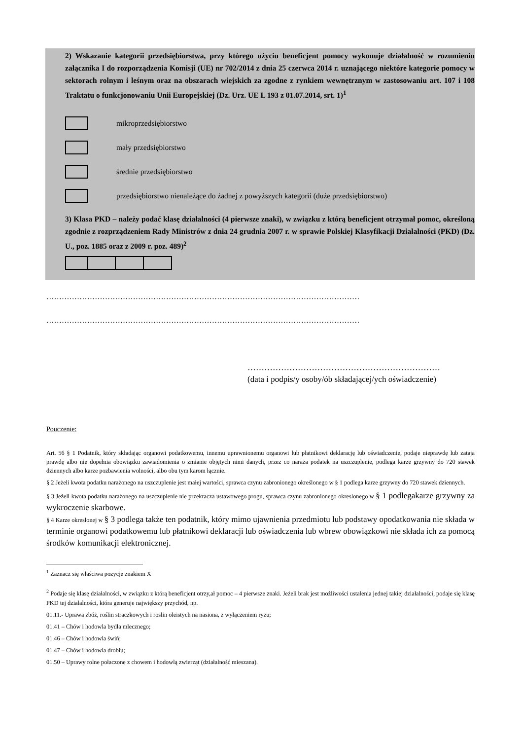2) Wskazanie kategorii przedsiębiorstwa, przy którego użyciu beneficjent pomocy wykonuje działalność w rozumieniu załącznika I do rozporządzenia Komisji (UE) nr 702/2014 z dnia 25 czerwca 2014 r. uznającego niektóre kategorie pomocy w sektorach rolnym i leśnym oraz na obszarach wiejskich za zgodne z rynkiem wewnętrznym w zastosowaniu art. 107 i 108 Traktatu o funkcjonowaniu Unii Europejskiej (Dz. Urz. UE L 193 z 01.07.2014, srt. 1)<sup>1</sup>
mikroprzedsiębiorstwo
mały przedsiębiorstwo
średnie przedsiębiorstwo
przedsiębiorstwo nienależące do żadnej z powyższych kategorii (duże przedsiębiorstwo)
3) Klasa PKD – należy podać klasę działalności (4 pierwsze znaki), w związku z którą beneficjent otrzymał pomoc, określoną zgodnie z rozprządzeniem Rady Ministrów z dnia 24 grudnia 2007 r. w sprawie Polskiej Klasyfikacji Działalności (PKD) (Dz. U., poz. 1885 oraz z 2009 r. poz. 489)<sup>2</sup>
……………………………………………………………………………………………………………
……………………………………………………………………………………………………………
……………………………………………………………
(data i podpis/y osoby/ób składającej/ych oświadczenie)
Pouczenie:
Art. 56 § 1 Podatnik, który składając organowi podatkowemu, innemu uprawnionemu organowi lub płatnikowi deklarację lub oświadczenie, podaje nieprawdę lub zataja prawdę albo nie dopełnia obowiązku zawiadomienia o zmianie objętych nimi danych, przez co naraża podatek na uszczuplenie, podlega karze grzywny do 720 stawek dziennych albo karze pozbawienia wolności, albo obu tym karom łącznie.
§ 2 Jeżeli kwota podatku narażonego na uszczuplenie jest małej wartości, sprawca czynu zabronionego określonego w § 1 podlega karze grzywny do 720 stawek dziennych.
§ 3 Jeżeli kwota podatku narażonego na uszczuplenie nie przekracza ustawowego progu, sprawca czynu zabronionego okreslonego w § 1 podlegakarze grzywny za wykroczenie skarbowe.
§ 4 Karze okreslonej w § 3 podlega także ten podatnik, który mimo ujawnienia przedmiotu lub podstawy opodatkowania nie składa w terminie organowi podatkowemu lub płatnikowi deklaracji lub oświadczenia lub wbrew obowiązkowi nie składa ich za pomocą środków komunikacji elektronicznej.
<sup>1</sup> Zaznacz się właściwa pozycje znakiem X
<sup>2</sup> Podaje się klasę działalności, w związku z którą beneficjent otrzy,ał pomoc – 4 pierwsze znaki. Jeżeli brak jest możliwości ustalenia jednej takiej działalności, podaje się klasę PKD tej działalności, która generuje największy przychód, np.
01.11.- Uprawa zbóż, roślin straczkowych i roslin oleistych na nasiona, z wyłączeniem ryżu;
01.41 – Chów i hodowla bydła mlecznego;
01.46 – Chów i hodowla świń;
01.47 – Chów i hodowla drobiu;
01.50 – Uprawy rolne połaczone z chowem i hodowlą zwierząt (działalność mieszana).